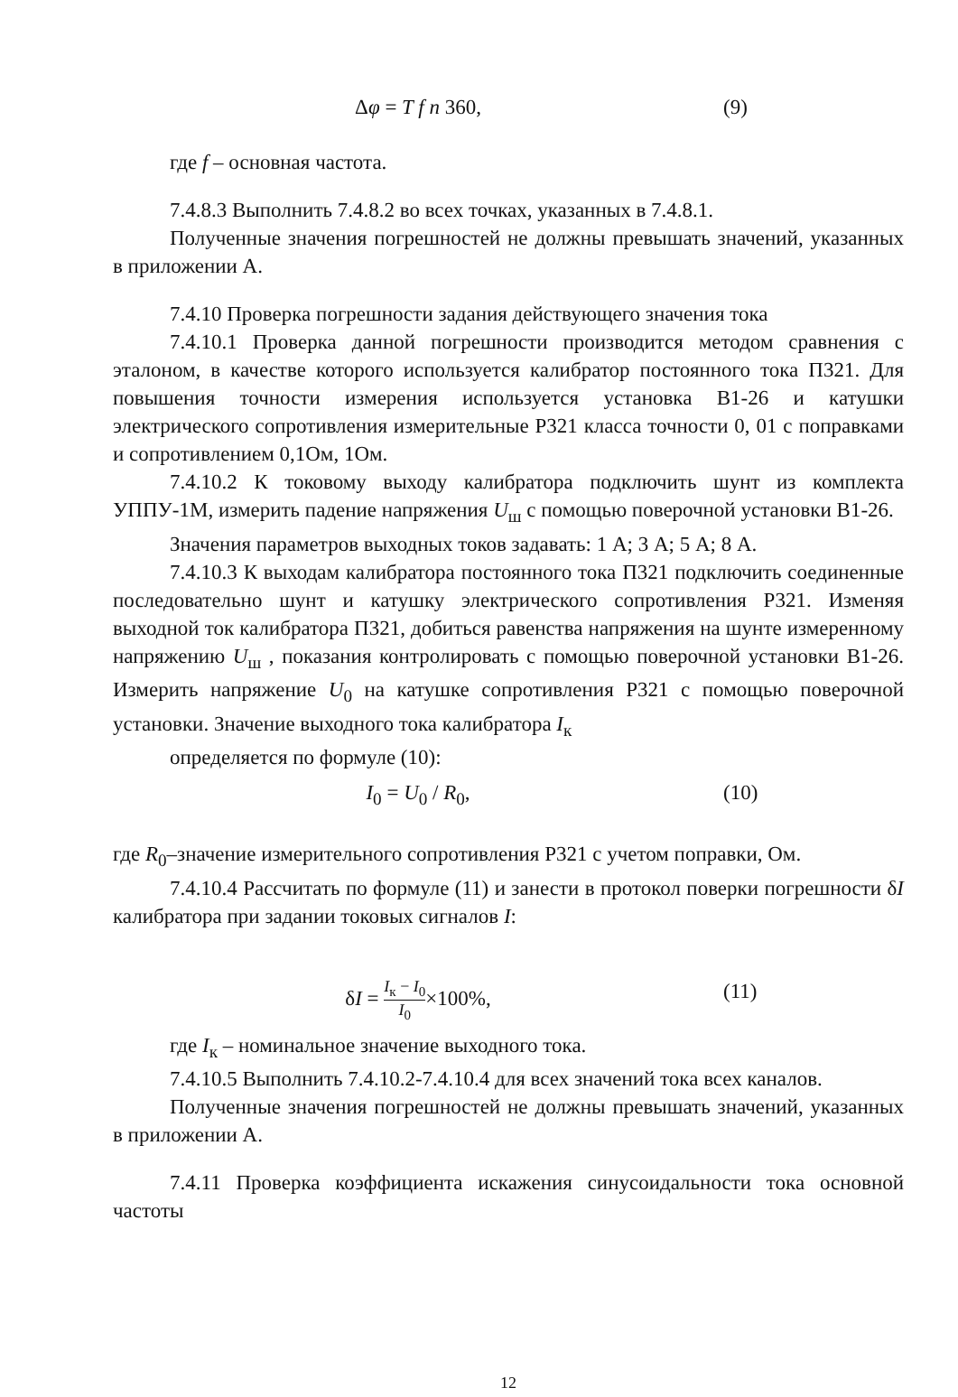Δφ = T f n 360, (9)
где f – основная частота.
7.4.8.3 Выполнить 7.4.8.2 во всех точках, указанных в 7.4.8.1.
Полученные значения погрешностей не должны превышать значений, указанных в приложении А.
7.4.10 Проверка погрешности задания действующего значения тока
7.4.10.1 Проверка данной погрешности производится методом сравнения с эталоном, в качестве которого используется калибратор постоянного тока П321. Для повышения точности измерения используется установка В1-26 и катушки электрического сопротивления измерительные Р321 класса точности 0, 01 с поправками и сопротивлением 0,1Ом, 1Ом.
7.4.10.2 К токовому выходу калибратора подключить шунт из комплекта УППУ-1М, измерить падение напряжения U<sub>ш</sub> с помощью поверочной установки В1-26.
Значения параметров выходных токов задавать: 1 А; 3 А; 5 А; 8 А.
7.4.10.3 К выходам калибратора постоянного тока П321 подключить соединенные последовательно шунт и катушку электрического сопротивления Р321. Изменяя выходной ток калибратора П321, добиться равенства напряжения на шунте измеренному напряжению U<sub>ш</sub> , показания контролировать с помощью поверочной установки В1-26. Измерить напряжение U<sub>0</sub> на катушке сопротивления Р321 с помощью поверочной установки. Значение выходного тока калибратора I<sub>к</sub>
определяется по формуле (10):
I<sub>0</sub> = U<sub>0</sub> / R<sub>0</sub>, (10)
где R<sub>0</sub>–значение измерительного сопротивления Р321 с учетом поправки, Ом.
7.4.10.4 Рассчитать по формуле (11) и занести в протокол поверки погрешности δI калибратора при задании токовых сигналов I:
δI = I<sub>к</sub> − I<sub>0</sub> I<sub>0</sub>×100%, (11)
где I<sub>к</sub> – номинальное значение выходного тока.
7.4.10.5 Выполнить 7.4.10.2-7.4.10.4 для всех значений тока всех каналов.
Полученные значения погрешностей не должны превышать значений, указанных в приложении А.
7.4.11 Проверка коэффициента искажения синусоидальности тока основной частоты
12